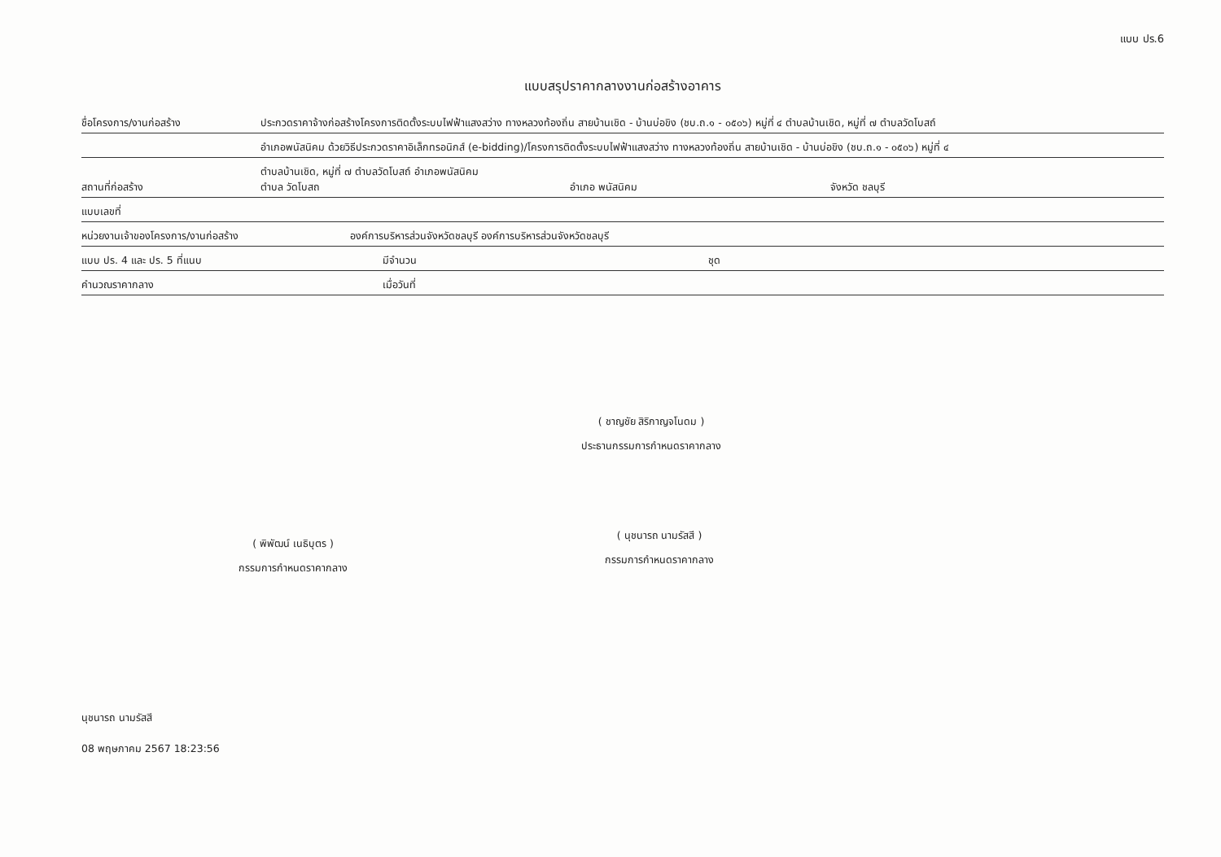แบบ ปร.6
แบบสรุปราคากลางงานก่อสร้างอาคาร
ชื่อโครงการ/งานก่อสร้าง ประกวดราคาจ้างก่อสร้างโครงการติดตั้งระบบไฟฟ้าแสงสว่าง ทางหลวงท้องถิ่น สายบ้านเชิด - บ้านบ่อขิง (ชบ.ถ.๑ - ๐๕๐๖) หมู่ที่ ๔ ตำบลบ้านเชิด, หมู่ที่ ๗ ตำบลวัดโบสถ์
อำเภอพนัสนิคม ด้วยวิธีประกวดราคาอิเล็กทรอนิกส์ (e-bidding)/โครงการติดตั้งระบบไฟฟ้าแสงสว่าง ทางหลวงท้องถิ่น สายบ้านเชิด - บ้านบ่อขิง (ชบ.ถ.๑ - ๐๕๐๖) หมู่ที่ ๔
สถานที่ก่อสร้าง ตำบลบ้านเชิด, หมู่ที่ ๗ ตำบลวัดโบสถ์ อำเภอพนัสนิคม
ตำบล วัดโบสถ อำเภอ พนัสนิคม จังหวัด ชลบุรี
แบบเลขที่
หน่วยงานเจ้าของโครงการ/งานก่อสร้าง องค์การบริหารส่วนจังหวัดชลบุรี องค์การบริหารส่วนจังหวัดชลบุรี
แบบ ปร. 4 และ ปร. 5 ที่แนบ มีจำนวน ชุด
คำนวณราคากลาง เมื่อวันที่
( ชาญชัย สิริกาญจโนดม )
ประธานกรรมการกำหนดราคากลาง
( พิพัฒน์ เนธิบุตร )
กรรมการกำหนดราคากลาง
( นุชนารถ นามรัสสี )
กรรมการกำหนดราคากลาง
นุชนารถ นามรัสสี
08 พฤษภาคม 2567 18:23:56